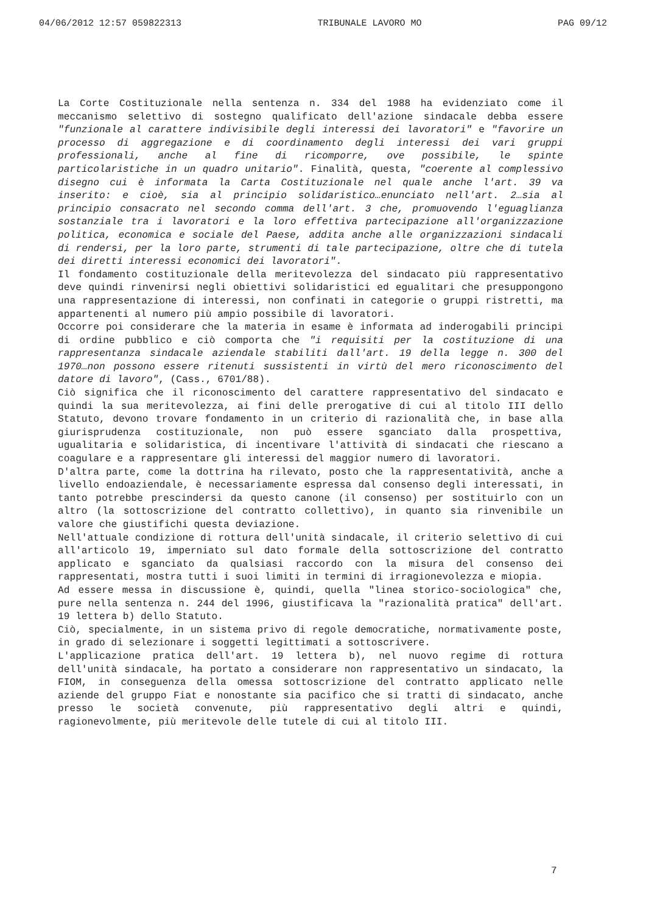04/06/2012 12:57 059822313 TRIBUNALE LAVORO MO PAG 09/12
La Corte Costituzionale nella sentenza n. 334 del 1988 ha evidenziato come il meccanismo selettivo di sostegno qualificato dell'azione sindacale debba essere "funzionale al carattere indivisibile degli interessi dei lavoratori" e "favorire un processo di aggregazione e di coordinamento degli interessi dei vari gruppi professionali, anche al fine di ricomporre, ove possibile, le spinte particolaristiche in un quadro unitario". Finalità, questa, "coerente al complessivo disegno cui è informata la Carta Costituzionale nel quale anche l'art. 39 va inserito: e cioè, sia al principio solidaristico…enunciato nell'art. 2…sia al principio consacrato nel secondo comma dell'art. 3 che, promuovendo l'eguaglianza sostanziale tra i lavoratori e la loro effettiva partecipazione all'organizzazione politica, economica e sociale del Paese, addita anche alle organizzazioni sindacali di rendersi, per la loro parte, strumenti di tale partecipazione, oltre che di tutela dei diretti interessi economici dei lavoratori".
Il fondamento costituzionale della meritevolezza del sindacato più rappresentativo deve quindi rinvenirsi negli obiettivi solidaristici ed egualitari che presuppongono una rappresentazione di interessi, non confinati in categorie o gruppi ristretti, ma appartenenti al numero più ampio possibile di lavoratori.
Occorre poi considerare che la materia in esame è informata ad inderogabili principi di ordine pubblico e ciò comporta che "i requisiti per la costituzione di una rappresentanza sindacale aziendale stabiliti dall'art. 19 della legge n. 300 del 1970…non possono essere ritenuti sussistenti in virtù del mero riconoscimento del datore di lavoro", (Cass., 6701/88).
Ciò significa che il riconoscimento del carattere rappresentativo del sindacato e quindi la sua meritevolezza, ai fini delle prerogative di cui al titolo III dello Statuto, devono trovare fondamento in un criterio di razionalità che, in base alla giurisprudenza costituzionale, non può essere sganciato dalla prospettiva, ugualitaria e solidaristica, di incentivare l'attività di sindacati che riescano a coagulare e a rappresentare gli interessi del maggior numero di lavoratori.
D'altra parte, come la dottrina ha rilevato, posto che la rappresentatività, anche a livello endoaziendale, è necessariamente espressa dal consenso degli interessati, in tanto potrebbe prescindersi da questo canone (il consenso) per sostituirlo con un altro (la sottoscrizione del contratto collettivo), in quanto sia rinvenibile un valore che giustifichi questa deviazione.
Nell'attuale condizione di rottura dell'unità sindacale, il criterio selettivo di cui all'articolo 19, imperniato sul dato formale della sottoscrizione del contratto applicato e sganciato da qualsiasi raccordo con la misura del consenso dei rappresentati, mostra tutti i suoi limiti in termini di irragionevolezza e miopia.
Ad essere messa in discussione è, quindi, quella "linea storico-sociologica" che, pure nella sentenza n. 244 del 1996, giustificava la "razionalità pratica" dell'art. 19 lettera b) dello Statuto.
Ciò, specialmente, in un sistema privo di regole democratiche, normativamente poste, in grado di selezionare i soggetti legittimati a sottoscrivere.
L'applicazione pratica dell'art. 19 lettera b), nel nuovo regime di rottura dell'unità sindacale, ha portato a considerare non rappresentativo un sindacato, la FIOM, in conseguenza della omessa sottoscrizione del contratto applicato nelle aziende del gruppo Fiat e nonostante sia pacifico che si tratti di sindacato, anche presso le società convenute, più rappresentativo degli altri e quindi, ragionevolmente, più meritevole delle tutele di cui al titolo III.
7